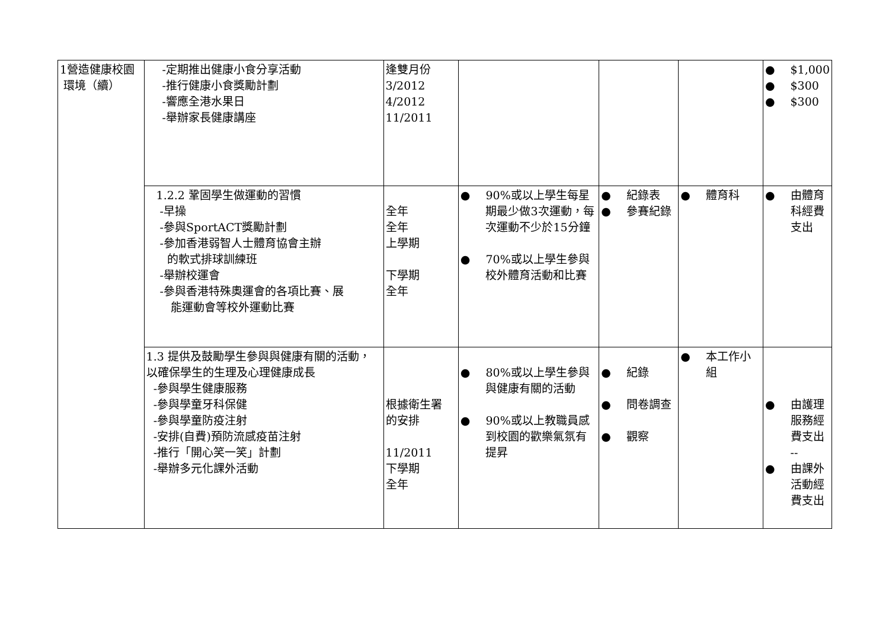| 1營造健康校園 環境（續） | -定期推出健康小食分享活動 -推行健康小食獎勵計劃 -響應全港水果日 -舉辦家長健康講座 | 逢雙月份 3/2012 4/2012 11/2011 | | | | ● $1,000 ● $300 ● $300 |
| | 1.2.2 鞏固學生做運動的習慣 -早操 -參與SportACT獎勵計劃 -參加香港弱智人士體育協會主辦 的軟式排球訓練班 -舉辦校運會 -參與香港特殊奧運會的各項比賽、展 能運動會等校外運動比賽 | 全年 全年 上學期 下學期 全年 | ● 90%或以上學生每星期最少做3次運動，每次運動不少於15分鐘 ● 70%或以上學生參與校外體育活動和比賽 | ● 紀錄表 ● 參賽紀錄 | ● 體育科 | ● 由體育科經費支出 |
| | 1.3 提供及鼓勵學生參與與健康有關的活動，以確保學生的生理及心理健康成長 -參與學生健康服務 -參與學童牙科保健 -參與學童防疫注射 -安排(自費)預防流感疫苗注射 -推行「開心笑一笑」計劃 -舉辦多元化課外活動 | 根據衛生署 的安排 11/2011 下學期 全年 | ● 80%或以上學生參與與健康有關的活動 ● 90%或以上教職員感到校園的歡樂氣氛有提昇 | ● 紀錄 ● 問卷調查 ● 觀察 | ● 本工作小組 | ● 由護理服務經費支出 -- ● 由課外活動經費支出 |